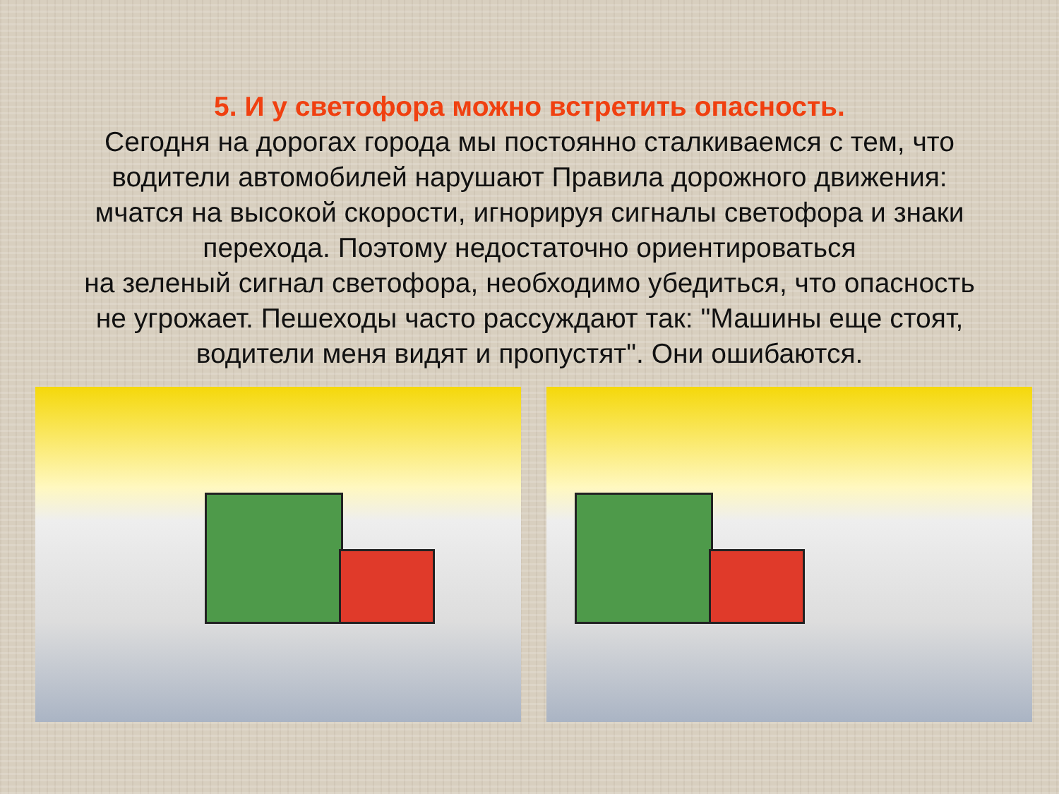5. И у светофора можно встретить опасность.
Сегодня на дорогах города мы постоянно сталкиваемся с тем, что
водители автомобилей нарушают Правила дорожного движения:
мчатся на высокой скорости, игнорируя сигналы светофора и знаки
перехода. Поэтому недостаточно ориентироваться
на зеленый сигнал светофора, необходимо убедиться, что опасность
не угрожает. Пешеходы часто рассуждают так: "Машины еще стоят,
водители меня видят и пропустят". Они ошибаются.